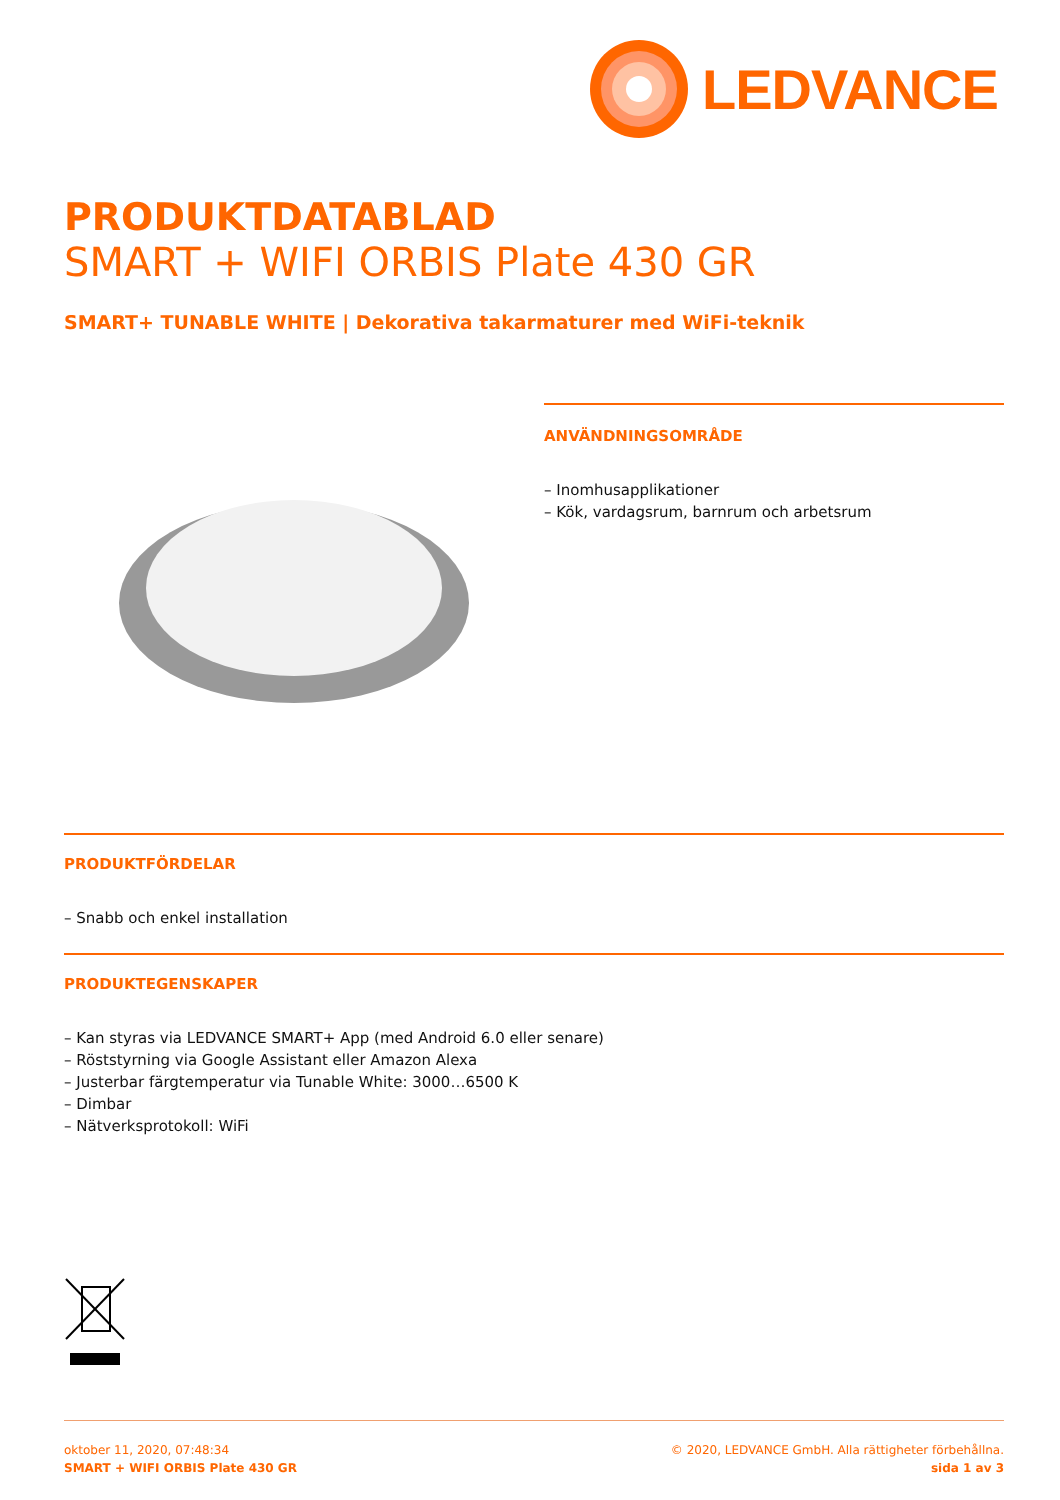LEDVANCE
PRODUKTDATABLAD
SMART + WIFI ORBIS Plate 430 GR
SMART+ TUNABLE WHITE | Dekorativa takarmaturer med WiFi-teknik
ANVÄNDNINGSOMRÅDE
– Inomhusapplikationer
– Kök, vardagsrum, barnrum och arbetsrum
PRODUKTFÖRDELAR
– Snabb och enkel installation
PRODUKTEGENSKAPER
– Kan styras via LEDVANCE SMART+ App (med Android 6.0 eller senare)
– Röststyrning via Google Assistant eller Amazon Alexa
– Justerbar färgtemperatur via Tunable White: 3000…6500 K
– Dimbar
– Nätverksprotokoll: WiFi
oktober 11, 2020, 07:48:34
SMART + WIFI ORBIS Plate 430 GR
© 2020, LEDVANCE GmbH. Alla rättigheter förbehållna.
sida 1 av 3